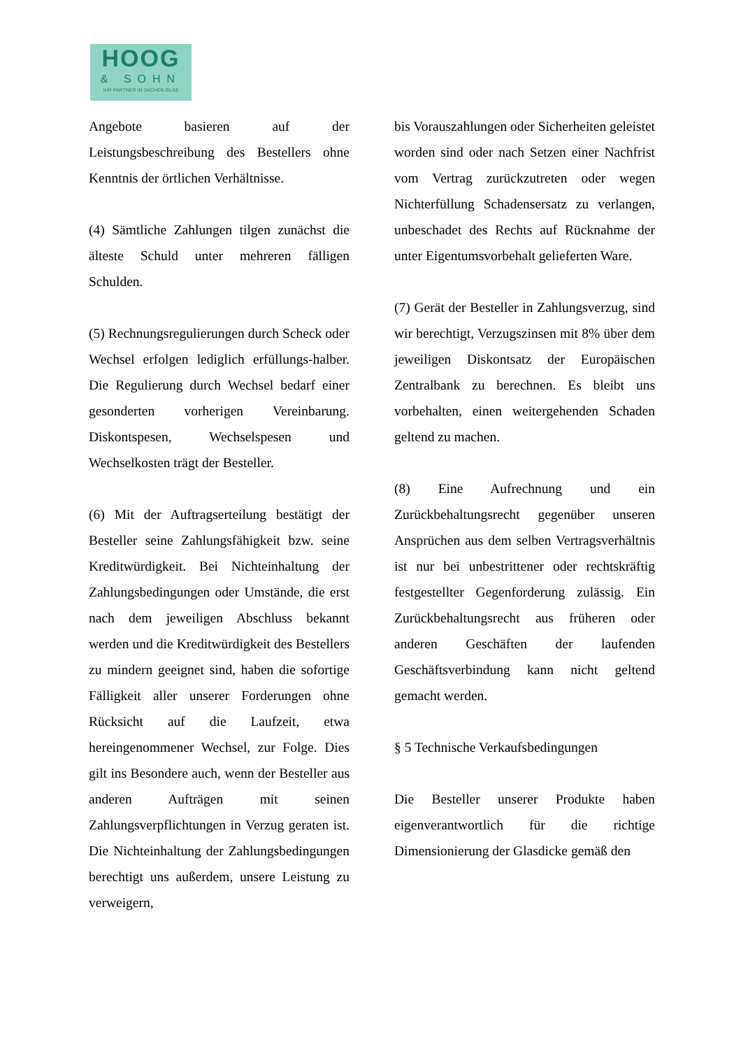HOOG
& SOHN
IHR PARTNER IN SACHEN GLAS
Angebote basieren auf der Leistungsbeschreibung des Bestellers ohne Kenntnis der örtlichen Verhältnisse.
(4) Sämtliche Zahlungen tilgen zunächst die älteste Schuld unter mehreren fälligen Schulden.
(5) Rechnungsregulierungen durch Scheck oder Wechsel erfolgen lediglich erfüllungs-halber. Die Regulierung durch Wechsel bedarf einer gesonderten vorherigen Vereinbarung. Diskontspesen, Wechselspesen und Wechselkosten trägt der Besteller.
(6) Mit der Auftragserteilung bestätigt der Besteller seine Zahlungsfähigkeit bzw. seine Kreditwürdigkeit. Bei Nichteinhaltung der Zahlungsbedingungen oder Umstände, die erst nach dem jeweiligen Abschluss bekannt werden und die Kreditwürdigkeit des Bestellers zu mindern geeignet sind, haben die sofortige Fälligkeit aller unserer Forderungen ohne Rücksicht auf die Laufzeit, etwa hereingenommener Wechsel, zur Folge. Dies gilt ins Besondere auch, wenn der Besteller aus anderen Aufträgen mit seinen Zahlungsverpflichtungen in Verzug geraten ist. Die Nichteinhaltung der Zahlungsbedingungen berechtigt uns außerdem, unsere Leistung zu verweigern,
bis Vorauszahlungen oder Sicherheiten geleistet worden sind oder nach Setzen einer Nachfrist vom Vertrag zurückzutreten oder wegen Nichterfüllung Schadensersatz zu verlangen, unbeschadet des Rechts auf Rücknahme der unter Eigentumsvorbehalt gelieferten Ware.
(7) Gerät der Besteller in Zahlungsverzug, sind wir berechtigt, Verzugszinsen mit 8% über dem jeweiligen Diskontsatz der Europäischen Zentralbank zu berechnen. Es bleibt uns vorbehalten, einen weitergehenden Schaden geltend zu machen.
(8) Eine Aufrechnung und ein Zurückbehaltungsrecht gegenüber unseren Ansprüchen aus dem selben Vertragsverhältnis ist nur bei unbestrittener oder rechtskräftig festgestellter Gegenforderung zulässig. Ein Zurückbehaltungsrecht aus früheren oder anderen Geschäften der laufenden Geschäftsverbindung kann nicht geltend gemacht werden.
§ 5 Technische Verkaufsbedingungen
Die Besteller unserer Produkte haben eigenverantwortlich für die richtige Dimensionierung der Glasdicke gemäß den